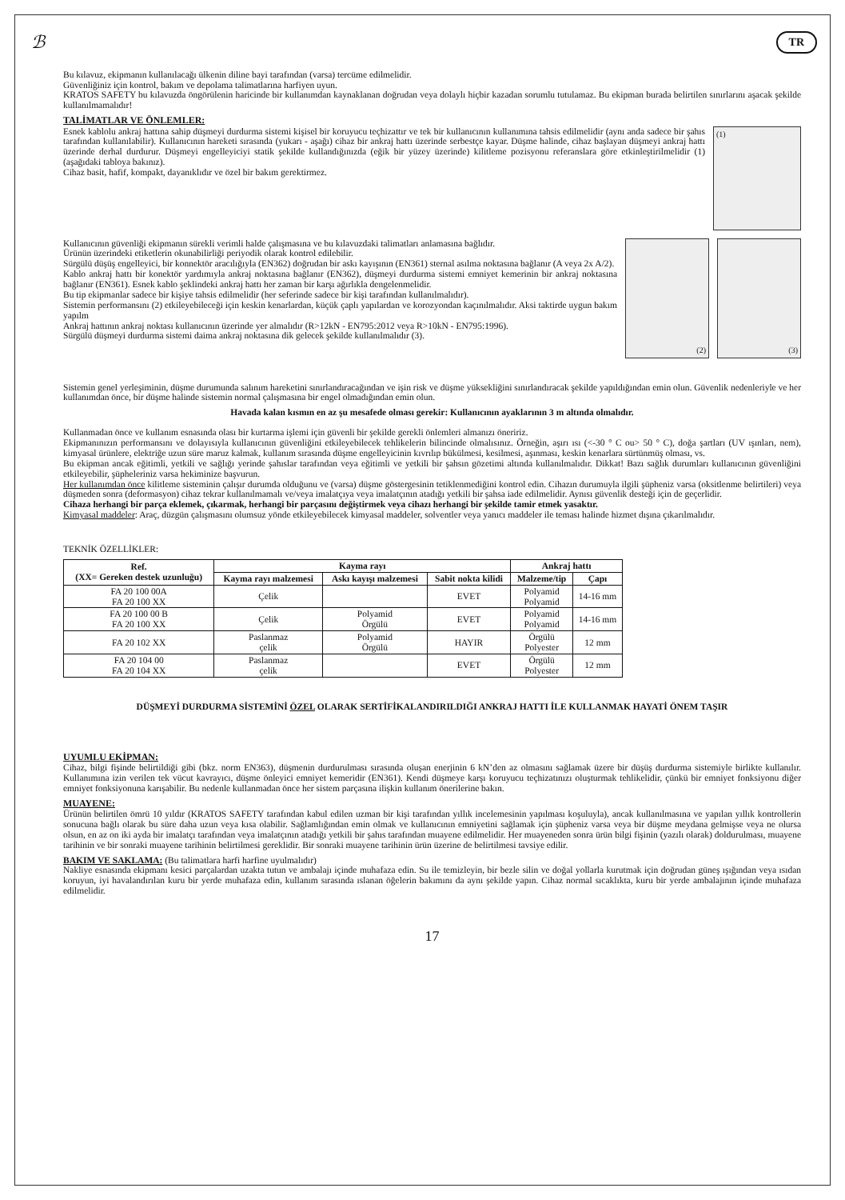ℬ TR
Bu kılavuz, ekipmanın kullanılacağı ülkenin diline bayi tarafından (varsa) tercüme edilmelidir.
Güvenliğiniz için kontrol, bakım ve depolama talimatlarına harfiyen uyun.
KRATOS SAFETY bu kılavuzda öngörülenin haricinde bir kullanımdan kaynaklanan doğrudan veya dolaylı hiçbir kazadan sorumlu tutulamaz. Bu ekipman burada belirtilen sınırlarını aşacak şekilde kullanılmamalıdır!
TALİMATLAR VE ÖNLEMLER:
Esnek kablolu ankraj hattına sahip düşmeyi durdurma sistemi kişisel bir koruyucu teçhizattır ve tek bir kullanıcının kullanımına tahsis edilmelidir (aynı anda sadece bir şahıs tarafından kullanılabilir). Kullanıcının hareketi sırasında (yukarı - aşağı) cihaz bir ankraj hattı üzerinde serbestçe kayar. Düşme halinde, cihaz başlayan düşmeyi ankraj hattı üzerinde derhal durdurur. Düşmeyi engelleyiciyi statik şekilde kullandığınızda (eğik bir yüzey üzerinde) kilitleme pozisyonu referanslara göre etkinleştirilmelidir (1) (aşağıdaki tabloya bakınız).
Cihaz basit, hafif, kompakt, dayanıklıdır ve özel bir bakım gerektirmez.
(1)
Kullanıcının güvenliği ekipmanın sürekli verimli halde çalışmasına ve bu kılavuzdaki talimatları anlamasına bağlıdır.
Ürünün üzerindeki etiketlerin okunabilirliği periyodik olarak kontrol edilebilir.
Sürgülü düşüş engelleyici, bir konnektör aracılığıyla (EN362) doğrudan bir askı kayışının (EN361) sternal asılma noktasına bağlanır (A veya 2x A/2).
Kablo ankraj hattı bir konektör yardımıyla ankraj noktasına bağlanır (EN362), düşmeyi durdurma sistemi emniyet kemerinin bir ankraj noktasına bağlanır (EN361). Esnek kablo şeklindeki ankraj hattı her zaman bir karşı ağırlıkla dengelenmelidir.
Bu tip ekipmanlar sadece bir kişiye tahsis edilmelidir (her seferinde sadece bir kişi tarafından kullanılmalıdır).
Sistemin performansını (2) etkileyebileceği için keskin kenarlardan, küçük çaplı yapılardan ve korozyondan kaçınılmalıdır. Aksi taktirde uygun bakım yapılm
Ankraj hattının ankraj noktası kullanıcının üzerinde yer almalıdır (R>12kN - EN795:2012 veya R>10kN - EN795:1996).
Sürgülü düşmeyi durdurma sistemi daima ankraj noktasına dik gelecek şekilde kullanılmalıdır (3).
(2) (3)
Sistemin genel yerleşiminin, düşme durumunda salınım hareketini sınırlandıracağından ve işin risk ve düşme yüksekliğini sınırlandıracak şekilde yapıldığından emin olun. Güvenlik nedenleriyle ve her kullanımdan önce, bir düşme halinde sistemin normal çalışmasına bir engel olmadığından emin olun.
Havada kalan kısmın en az şu mesafede olması gerekir: Kullanıcının ayaklarının 3 m altında olmalıdır.
Kullanmadan önce ve kullanım esnasında olası bir kurtarma işlemi için güvenli bir şekilde gerekli önlemleri almanızı öneririz.
Ekipmanınızın performansını ve dolayısıyla kullanıcının güvenliğini etkileyebilecek tehlikelerin bilincinde olmalısınız. Örneğin, aşırı ısı (<-30 ° C ou> 50 ° C), doğa şartları (UV ışınları, nem), kimyasal ürünlere, elektriğe uzun süre maruz kalmak, kullanım sırasında düşme engelleyicinin kıvrılıp bükülmesi, kesilmesi, aşınması, keskin kenarlara sürtünmüş olması, vs.
Bu ekipman ancak eğitimli, yetkili ve sağlığı yerinde şahıslar tarafından veya eğitimli ve yetkili bir şahsın gözetimi altında kullanılmalıdır. Dikkat! Bazı sağlık durumları kullanıcının güvenliğini etkileyebilir, şüpheleriniz varsa hekiminize başvurun.
Her kullanımdan önce kilitleme sisteminin çalışır durumda olduğunu ve (varsa) düşme göstergesinin tetiklenmediğini kontrol edin. Cihazın durumuyla ilgili şüpheniz varsa (oksitlenme belirtileri) veya düşmeden sonra (deformasyon) cihaz tekrar kullanılmamalı ve/veya imalatçıya veya imalatçının atadığı yetkili bir şahsa iade edilmelidir. Aynısı güvenlik desteği için de geçerlidir.
Cihaza herhangi bir parça eklemek, çıkarmak, herhangi bir parçasını değiştirmek veya cihazı herhangi bir şekilde tamir etmek yasaktır.
Kimyasal maddeler: Araç, düzgün çalışmasını olumsuz yönde etkileyebilecek kimyasal maddeler, solventler veya yanıcı maddeler ile teması halinde hizmet dışına çıkarılmalıdır.
TEKNİK ÖZELLİKLER:
| Ref. (XX= Gereken destek uzunluğu) | Kayma rayı | | | Ankraj hattı | |
| --- | --- | --- | --- | --- | --- |
| | Kayma rayı malzemesi | Askı kayışı malzemesi | Sabit nokta kilidi | Malzeme/tip | Çapı |
| FA 20 100 00A FA 20 100 XX | Çelik | | EVET | Polyamid Polyamid | 14-16 mm |
| FA 20 100 00 B FA 20 100 XX | Çelik | Polyamid Örgülü | EVET | Polyamid Polyamid | 14-16 mm |
| FA 20 102 XX | Paslanmaz çelik | Polyamid Örgülü | HAYIR | Örgülü Polyester | 12 mm |
| FA 20 104 00 FA 20 104 XX | Paslanmaz çelik | | EVET | Örgülü Polyester | 12 mm |
DÜŞMEYİ DURDURMA SİSTEMİNİ ÖZEL OLARAK SERTİFİKALANDIRILDIĞI ANKRAJ HATTI İLE KULLANMAK HAYATİ ÖNEM TAŞIR
UYUMLU EKİPMAN:
Cihaz, bilgi fişinde belirtildiği gibi (bkz. norm EN363), düşmenin durdurulması sırasında oluşan enerjinin 6 kN’den az olmasını sağlamak üzere bir düşüş durdurma sistemiyle birlikte kullanılır. Kullanımına izin verilen tek vücut kavrayıcı, düşme önleyici emniyet kemeridir (EN361). Kendi düşmeye karşı koruyucu teçhizatınızı oluşturmak tehlikelidir, çünkü bir emniyet fonksiyonu diğer emniyet fonksiyonuna karışabilir. Bu nedenle kullanmadan önce her sistem parçasına ilişkin kullanım önerilerine bakın.
MUAYENE:
Ürünün belirtilen ömrü 10 yıldır (KRATOS SAFETY tarafından kabul edilen uzman bir kişi tarafından yıllık incelemesinin yapılması koşuluyla), ancak kullanılmasına ve yapılan yıllık kontrollerin sonucuna bağlı olarak bu süre daha uzun veya kısa olabilir. Sağlamlığından emin olmak ve kullanıcının emniyetini sağlamak için şüpheniz varsa veya bir düşme meydana gelmişse veya ne olursa olsun, en az on iki ayda bir imalatçı tarafından veya imalatçının atadığı yetkili bir şahıs tarafından muayene edilmelidir. Her muayeneden sonra ürün bilgi fişinin (yazılı olarak) doldurulması, muayene tarihinin ve bir sonraki muayene tarihinin belirtilmesi gereklidir. Bir sonraki muayene tarihinin ürün üzerine de belirtilmesi tavsiye edilir.
BAKIM VE SAKLAMA: (Bu talimatlara harfi harfine uyulmalıdır)
Nakliye esnasında ekipmanı kesici parçalardan uzakta tutun ve ambalajı içinde muhafaza edin. Su ile temizleyin, bir bezle silin ve doğal yollarla kurutmak için doğrudan güneş ışığından veya ısıdan koruyun, iyi havalandırılan kuru bir yerde muhafaza edin, kullanım sırasında ıslanan öğelerin bakımını da aynı şekilde yapın. Cihaz normal sıcaklıkta, kuru bir yerde ambalajının içinde muhafaza edilmelidir.
17